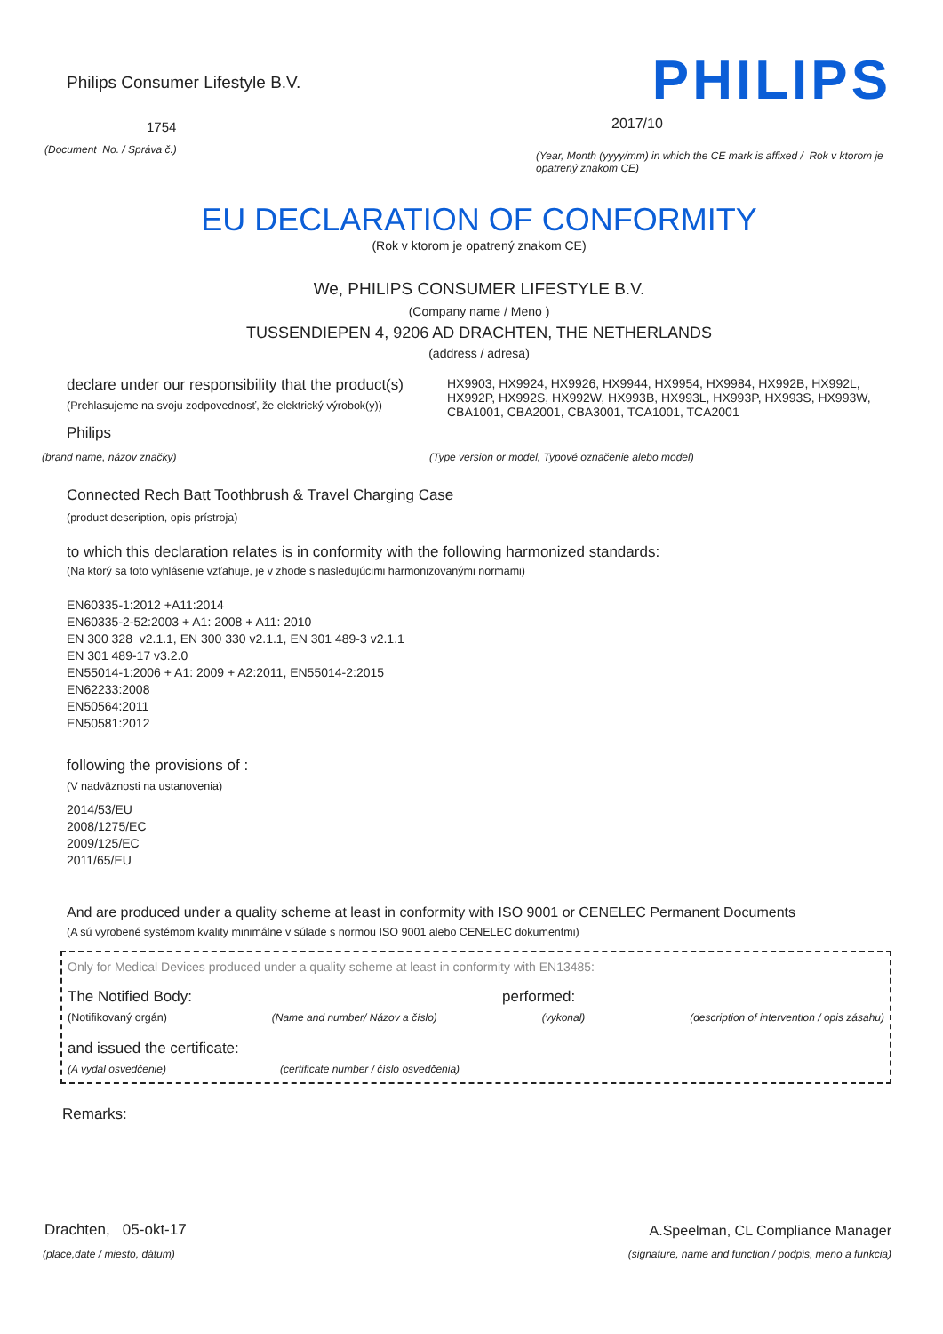Philips Consumer Lifestyle B.V.
1754
(Document No. / Správa č.)
PHILIPS
2017/10
(Year, Month (yyyy/mm) in which the CE mark is affixed / Rok v ktorom je opatrený znakom CE)
EU DECLARATION OF CONFORMITY
(Rok v ktorom je opatrený znakom CE)
We, PHILIPS CONSUMER LIFESTYLE B.V.
(Company name / Meno )
TUSSENDIEPEN 4, 9206 AD DRACHTEN, THE NETHERLANDS
(address / adresa)
declare under our responsibility that the product(s)
(Prehlasujeme na svoju zodpovednosť, že elektrický výrobok(y))
Philips
HX9903, HX9924, HX9926, HX9944, HX9954, HX9984, HX992B, HX992L, HX992P, HX992S, HX992W, HX993B, HX993L, HX993P, HX993S, HX993W, CBA1001, CBA2001, CBA3001, TCA1001, TCA2001
(brand name, názov značky) (Type version or model, Typové označenie alebo model)
Connected Rech Batt Toothbrush & Travel Charging Case
(product description, opis prístroja)
to which this declaration relates is in conformity with the following harmonized standards:
(Na ktorý sa toto vyhlásenie vzťahuje, je v zhode s nasledujúcimi harmonizovanými normami)
EN60335-1:2012 +A11:2014
EN60335-2-52:2003 + A1: 2008 + A11: 2010
EN 300 328 v2.1.1, EN 300 330 v2.1.1, EN 301 489-3 v2.1.1
EN 301 489-17 v3.2.0
EN55014-1:2006 + A1: 2009 + A2:2011, EN55014-2:2015
EN62233:2008
EN50564:2011
EN50581:2012
following the provisions of :
(V nadväznosti na ustanovenia)
2014/53/EU
2008/1275/EC
2009/125/EC
2011/65/EU
And are produced under a quality scheme at least in conformity with ISO 9001 or CENELEC Permanent Documents
(A sú vyrobené systémom kvality minimálne v súlade s normou ISO 9001 alebo CENELEC dokumentmi)
Only for Medical Devices produced under a quality scheme at least in conformity with EN13485:
The Notified Body: performed:
(Notifikovaný orgán) (Name and number/ Názov a číslo) (vykonal) (description of intervention / opis zásahu)
and issued the certificate:
(A vydal osvedčenie) (certificate number / číslo osvedčenia)
Remarks:
Drachten, 05-okt-17
(place,date / miesto, dátum)
A.Speelman, CL Compliance Manager
(signature, name and function / podpis, meno a funkcia)